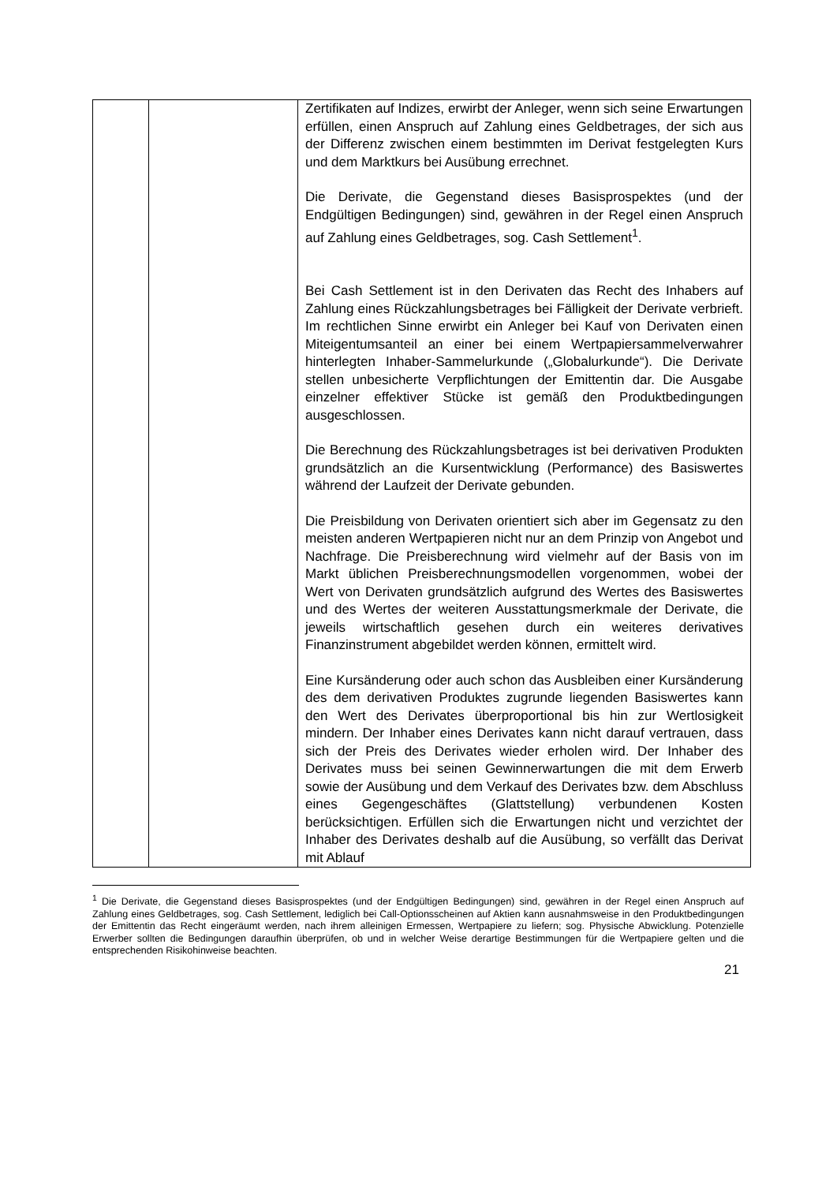| | | Zertifikaten auf Indizes, erwirbt der Anleger, wenn sich seine Erwartungen erfüllen, einen Anspruch auf Zahlung eines Geldbetrages, der sich aus der Differenz zwischen einem bestimmten im Derivat festgelegten Kurs und dem Marktkurs bei Ausübung errechnet. Die Derivate, die Gegenstand dieses Basisprospektes (und der Endgültigen Bedingungen) sind, gewähren in der Regel einen Anspruch auf Zahlung eines Geldbetrages, sog. Cash Settlement<sup>1</sup>. Bei Cash Settlement ist in den Derivaten das Recht des Inhabers auf Zahlung eines Rückzahlungsbetrages bei Fälligkeit der Derivate verbrieft. Im rechtlichen Sinne erwirbt ein Anleger bei Kauf von Derivaten einen Miteigentumsanteil an einer bei einem Wertpapiersammelverwahrer hinterlegten Inhaber-Sammelurkunde („Globalurkunde“). Die Derivate stellen unbesicherte Verpflichtungen der Emittentin dar. Die Ausgabe einzelner effektiver Stücke ist gemäß den Produktbedingungen ausgeschlossen. Die Berechnung des Rückzahlungsbetrages ist bei derivativen Produkten grundsätzlich an die Kursentwicklung (Performance) des Basiswertes während der Laufzeit der Derivate gebunden. Die Preisbildung von Derivaten orientiert sich aber im Gegensatz zu den meisten anderen Wertpapieren nicht nur an dem Prinzip von Angebot und Nachfrage. Die Preisberechnung wird vielmehr auf der Basis von im Markt üblichen Preisberechnungsmodellen vorgenommen, wobei der Wert von Derivaten grundsätzlich aufgrund des Wertes des Basiswertes und des Wertes der weiteren Ausstattungsmerkmale der Derivate, die jeweils wirtschaftlich gesehen durch ein weiteres derivatives Finanzinstrument abgebildet werden können, ermittelt wird. Eine Kursänderung oder auch schon das Ausbleiben einer Kursänderung des dem derivativen Produktes zugrunde liegenden Basiswertes kann den Wert des Derivates überproportional bis hin zur Wertlosigkeit mindern. Der Inhaber eines Derivates kann nicht darauf vertrauen, dass sich der Preis des Derivates wieder erholen wird. Der Inhaber des Derivates muss bei seinen Gewinnerwartungen die mit dem Erwerb sowie der Ausübung und dem Verkauf des Derivates bzw. dem Abschluss eines Gegengeschäftes (Glattstellung) verbundenen Kosten berücksichtigen. Erfüllen sich die Erwartungen nicht und verzichtet der Inhaber des Derivates deshalb auf die Ausübung, so verfällt das Derivat mit Ablauf |
<sup>1</sup> Die Derivate, die Gegenstand dieses Basisprospektes (und der Endgültigen Bedingungen) sind, gewähren in der Regel einen Anspruch auf Zahlung eines Geldbetrages, sog. Cash Settlement, lediglich bei Call-Optionsscheinen auf Aktien kann ausnahmsweise in den Produktbedingungen der Emittentin das Recht eingeräumt werden, nach ihrem alleinigen Ermessen, Wertpapiere zu liefern; sog. Physische Abwicklung. Potenzielle Erwerber sollten die Bedingungen daraufhin überprüfen, ob und in welcher Weise derartige Bestimmungen für die Wertpapiere gelten und die entsprechenden Risikohinweise beachten.
21